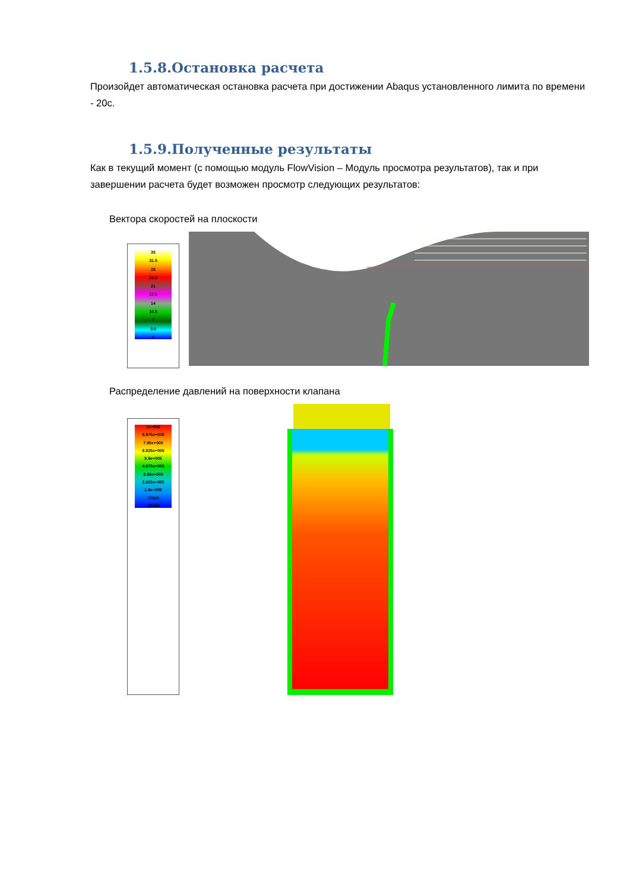1.5.8.Остановка расчета
Произойдет автоматическая остановка расчета при достижении Abaqus установленного лимита по времени - 20с.
1.5.9.Полученные результаты
Как в текущий момент (с помощью модуль FlowVision – Модуль просмотра результатов), так и при завершении расчета будет возможен просмотр следующих результатов:
Вектора скоростей на плоскости
35
31.5
28
24.5
21
17.5
14
10.5
7
3.5
0
Распределение давлений на поверхности клапана
1e+006
8.975e+005
7.95e+005
6.925e+005
5.9e+005
4.875e+005
3.85e+005
2.825e+005
1.8e+005
77500
-25000